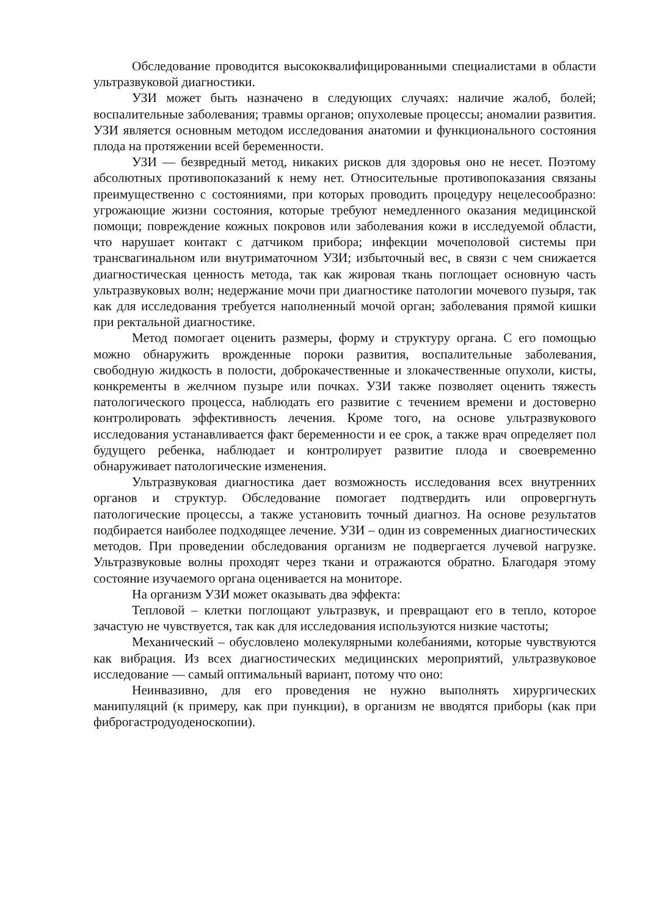Обследование проводится высококвалифицированными специалистами в области ультразвуковой диагностики.
УЗИ может быть назначено в следующих случаях: наличие жалоб, болей; воспалительные заболевания; травмы органов; опухолевые процессы; аномалии развития. УЗИ является основным методом исследования анатомии и функционального состояния плода на протяжении всей беременности.
УЗИ — безвредный метод, никаких рисков для здоровья оно не несет. Поэтому абсолютных противопоказаний к нему нет. Относительные противопоказания связаны преимущественно с состояниями, при которых проводить процедуру нецелесообразно: угрожающие жизни состояния, которые требуют немедленного оказания медицинской помощи; повреждение кожных покровов или заболевания кожи в исследуемой области, что нарушает контакт с датчиком прибора; инфекции мочеполовой системы при трансвагинальном или внутриматочном УЗИ; избыточный вес, в связи с чем снижается диагностическая ценность метода, так как жировая ткань поглощает основную часть ультразвуковых волн; недержание мочи при диагностике патологии мочевого пузыря, так как для исследования требуется наполненный мочой орган; заболевания прямой кишки при ректальной диагностике.
Метод помогает оценить размеры, форму и структуру органа. С его помощью можно обнаружить врожденные пороки развития, воспалительные заболевания, свободную жидкость в полости, доброкачественные и злокачественные опухоли, кисты, конкременты в желчном пузыре или почках. УЗИ также позволяет оценить тяжесть патологического процесса, наблюдать его развитие с течением времени и достоверно контролировать эффективность лечения. Кроме того, на основе ультразвукового исследования устанавливается факт беременности и ее срок, а также врач определяет пол будущего ребенка, наблюдает и контролирует развитие плода и своевременно обнаруживает патологические изменения.
Ультразвуковая диагностика дает возможность исследования всех внутренних органов и структур. Обследование помогает подтвердить или опровергнуть патологические процессы, а также установить точный диагноз. На основе результатов подбирается наиболее подходящее лечение. УЗИ – один из современных диагностических методов. При проведении обследования организм не подвергается лучевой нагрузке. Ультразвуковые волны проходят через ткани и отражаются обратно. Благодаря этому состояние изучаемого органа оценивается на мониторе.
На организм УЗИ может оказывать два эффекта:
Тепловой – клетки поглощают ультразвук, и превращают его в тепло, которое зачастую не чувствуется, так как для исследования используются низкие частоты;
Механический – обусловлено молекулярными колебаниями, которые чувствуются как вибрация. Из всех диагностических медицинских мероприятий, ультразвуковое исследование — самый оптимальный вариант, потому что оно:
Неинвазивно, для его проведения не нужно выполнять хирургических манипуляций (к примеру, как при пункции), в организм не вводятся приборы (как при фиброгастродуоденоскопии).